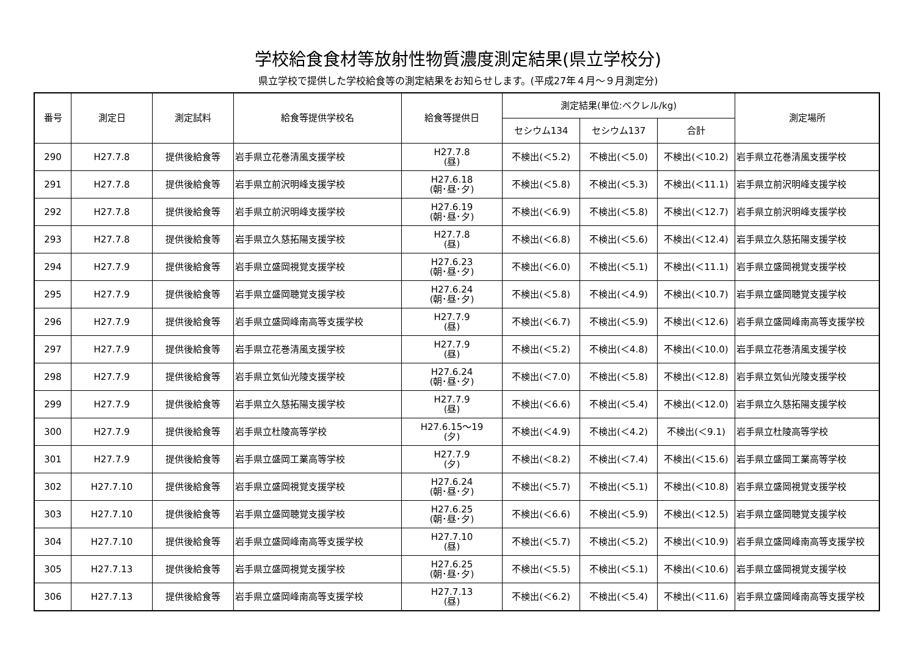学校給食食材等放射性物質濃度測定結果(県立学校分)
県立学校で提供した学校給食等の測定結果をお知らせします。(平成27年４月～９月測定分)
| 番号 | 測定日 | 測定試料 | 給食等提供学校名 | 給食等提供日 | 測定結果(単位:ベクレル/kg) | | | 測定場所 |
| --- | --- | --- | --- | --- | --- | --- | --- | --- |
| | | | | | セシウム134 | セシウム137 | 合計 | |
| 290 | H27.7.8 | 提供後給食等 | 岩手県立花巻清風支援学校 | H27.7.8 (昼) | 不検出(＜5.2) | 不検出(＜5.0) | 不検出(＜10.2) | 岩手県立花巻清風支援学校 |
| 291 | H27.7.8 | 提供後給食等 | 岩手県立前沢明峰支援学校 | H27.6.18 (朝･昼･夕) | 不検出(＜5.8) | 不検出(＜5.3) | 不検出(＜11.1) | 岩手県立前沢明峰支援学校 |
| 292 | H27.7.8 | 提供後給食等 | 岩手県立前沢明峰支援学校 | H27.6.19 (朝･昼･夕) | 不検出(＜6.9) | 不検出(＜5.8) | 不検出(＜12.7) | 岩手県立前沢明峰支援学校 |
| 293 | H27.7.8 | 提供後給食等 | 岩手県立久慈拓陽支援学校 | H27.7.8 (昼) | 不検出(＜6.8) | 不検出(＜5.6) | 不検出(＜12.4) | 岩手県立久慈拓陽支援学校 |
| 294 | H27.7.9 | 提供後給食等 | 岩手県立盛岡視覚支援学校 | H27.6.23 (朝･昼･夕) | 不検出(＜6.0) | 不検出(＜5.1) | 不検出(＜11.1) | 岩手県立盛岡視覚支援学校 |
| 295 | H27.7.9 | 提供後給食等 | 岩手県立盛岡聴覚支援学校 | H27.6.24 (朝･昼･夕) | 不検出(＜5.8) | 不検出(＜4.9) | 不検出(＜10.7) | 岩手県立盛岡聴覚支援学校 |
| 296 | H27.7.9 | 提供後給食等 | 岩手県立盛岡峰南高等支援学校 | H27.7.9 (昼) | 不検出(＜6.7) | 不検出(＜5.9) | 不検出(＜12.6) | 岩手県立盛岡峰南高等支援学校 |
| 297 | H27.7.9 | 提供後給食等 | 岩手県立花巻清風支援学校 | H27.7.9 (昼) | 不検出(＜5.2) | 不検出(＜4.8) | 不検出(＜10.0) | 岩手県立花巻清風支援学校 |
| 298 | H27.7.9 | 提供後給食等 | 岩手県立気仙光陵支援学校 | H27.6.24 (朝･昼･夕) | 不検出(＜7.0) | 不検出(＜5.8) | 不検出(＜12.8) | 岩手県立気仙光陵支援学校 |
| 299 | H27.7.9 | 提供後給食等 | 岩手県立久慈拓陽支援学校 | H27.7.9 (昼) | 不検出(＜6.6) | 不検出(＜5.4) | 不検出(＜12.0) | 岩手県立久慈拓陽支援学校 |
| 300 | H27.7.9 | 提供後給食等 | 岩手県立杜陵高等学校 | H27.6.15～19 (夕) | 不検出(＜4.9) | 不検出(＜4.2) | 不検出(＜9.1) | 岩手県立杜陵高等学校 |
| 301 | H27.7.9 | 提供後給食等 | 岩手県立盛岡工業高等学校 | H27.7.9 (夕) | 不検出(＜8.2) | 不検出(＜7.4) | 不検出(＜15.6) | 岩手県立盛岡工業高等学校 |
| 302 | H27.7.10 | 提供後給食等 | 岩手県立盛岡視覚支援学校 | H27.6.24 (朝･昼･夕) | 不検出(＜5.7) | 不検出(＜5.1) | 不検出(＜10.8) | 岩手県立盛岡視覚支援学校 |
| 303 | H27.7.10 | 提供後給食等 | 岩手県立盛岡聴覚支援学校 | H27.6.25 (朝･昼･夕) | 不検出(＜6.6) | 不検出(＜5.9) | 不検出(＜12.5) | 岩手県立盛岡聴覚支援学校 |
| 304 | H27.7.10 | 提供後給食等 | 岩手県立盛岡峰南高等支援学校 | H27.7.10 (昼) | 不検出(＜5.7) | 不検出(＜5.2) | 不検出(＜10.9) | 岩手県立盛岡峰南高等支援学校 |
| 305 | H27.7.13 | 提供後給食等 | 岩手県立盛岡視覚支援学校 | H27.6.25 (朝･昼･夕) | 不検出(＜5.5) | 不検出(＜5.1) | 不検出(＜10.6) | 岩手県立盛岡視覚支援学校 |
| 306 | H27.7.13 | 提供後給食等 | 岩手県立盛岡峰南高等支援学校 | H27.7.13 (昼) | 不検出(＜6.2) | 不検出(＜5.4) | 不検出(＜11.6) | 岩手県立盛岡峰南高等支援学校 |